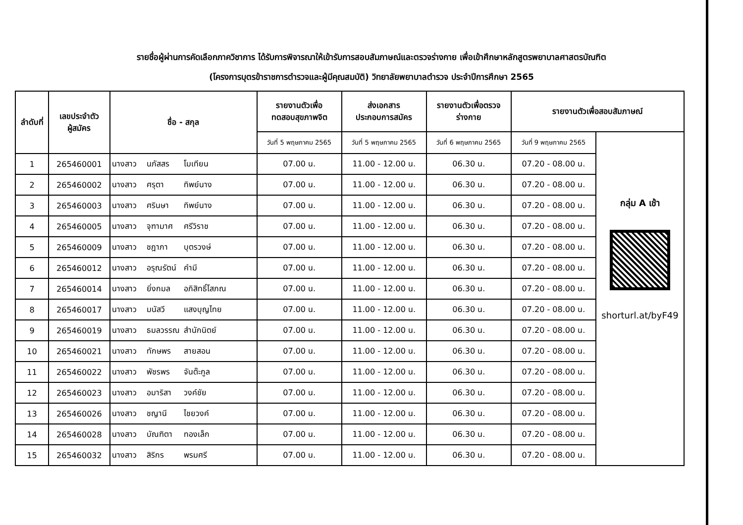รายชื่อผู้ผ่านการคัดเลือกภาควิชาการ ได้รับการพิจารณาให้เข้ารับการสอบสัมภาษณ์และตรวจร่างกาย เพื่อเข้าศึกษาหลักสูตรพยาบาลศาสตรบัณฑิต
(โครงการบุตรข้าราชการตำรวจและผู้มีคุณสมบัติ) วิทยาลัยพยาบาลตำรวจ ประจำปีการศึกษา 2565
| ลำดับที่ | เลขประจำตัว ผู้สมัคร | ชื่อ - สกุล | รายงานตัวเพื่อ ทดสอบสุขภาพจิต | ส่งเอกสาร ประกอบการสมัคร | รายงานตัวเพื่อตรวจ ร่างกาย | รายงานตัวเพื่อสอบสัมภาษณ์ | |
| --- | --- | --- | --- | --- | --- | --- | --- |
| | | | วันที่ 5 พฤษภาคม 2565 | วันที่ 5 พฤษภาคม 2565 | วันที่ 6 พฤษภาคม 2565 | วันที่ 9 พฤษภาคม 2565 | กลุ่ม A เช้า shorturl.at/byF49 |
| 1 | 265460001 | นางสาว นภัสสร โมเทียน | 07.00 น. | 11.00 - 12.00 น. | 06.30 น. | 07.20 - 08.00 น. | |
| 2 | 265460002 | นางสาว ศรุตา ทิพย์นาง | 07.00 น. | 11.00 - 12.00 น. | 06.30 น. | 07.20 - 08.00 น. | |
| 3 | 265460003 | นางสาว ศรินษา ทิพย์นาง | 07.00 น. | 11.00 - 12.00 น. | 06.30 น. | 07.20 - 08.00 น. | |
| 4 | 265460005 | นางสาว จุฑามาศ ศรีวิราช | 07.00 น. | 11.00 - 12.00 น. | 06.30 น. | 07.20 - 08.00 น. | |
| 5 | 265460009 | นางสาว ชฎาภา บุตรวงษ์ | 07.00 น. | 11.00 - 12.00 น. | 06.30 น. | 07.20 - 08.00 น. | |
| 6 | 265460012 | นางสาว อรุณรัตน์ คำมี | 07.00 น. | 11.00 - 12.00 น. | 06.30 น. | 07.20 - 08.00 น. | |
| 7 | 265460014 | นางสาว ยิ่งกมล อภิสิทธิ์โสภณ | 07.00 น. | 11.00 - 12.00 น. | 06.30 น. | 07.20 - 08.00 น. | |
| 8 | 265460017 | นางสาว มนัสวี แสงบุญไทย | 07.00 น. | 11.00 - 12.00 น. | 06.30 น. | 07.20 - 08.00 น. | |
| 9 | 265460019 | นางสาว ธมลวรรณ สำนักนิตย์ | 07.00 น. | 11.00 - 12.00 น. | 06.30 น. | 07.20 - 08.00 น. | |
| 10 | 265460021 | นางสาว ทักษพร สายสอน | 07.00 น. | 11.00 - 12.00 น. | 06.30 น. | 07.20 - 08.00 น. | |
| 11 | 265460022 | นางสาว พัชรพร จันต๊ะกูล | 07.00 น. | 11.00 - 12.00 น. | 06.30 น. | 07.20 - 08.00 น. | |
| 12 | 265460023 | นางสาว อมาริสา วงค์ชัย | 07.00 น. | 11.00 - 12.00 น. | 06.30 น. | 07.20 - 08.00 น. | |
| 13 | 265460026 | นางสาว ชญานี ไชยวงค์ | 07.00 น. | 11.00 - 12.00 น. | 06.30 น. | 07.20 - 08.00 น. | |
| 14 | 265460028 | นางสาว บัณฑิตา ทองเล็ก | 07.00 น. | 11.00 - 12.00 น. | 06.30 น. | 07.20 - 08.00 น. | |
| 15 | 265460032 | นางสาว สิริกร พรมศรี | 07.00 น. | 11.00 - 12.00 น. | 06.30 น. | 07.20 - 08.00 น. | |